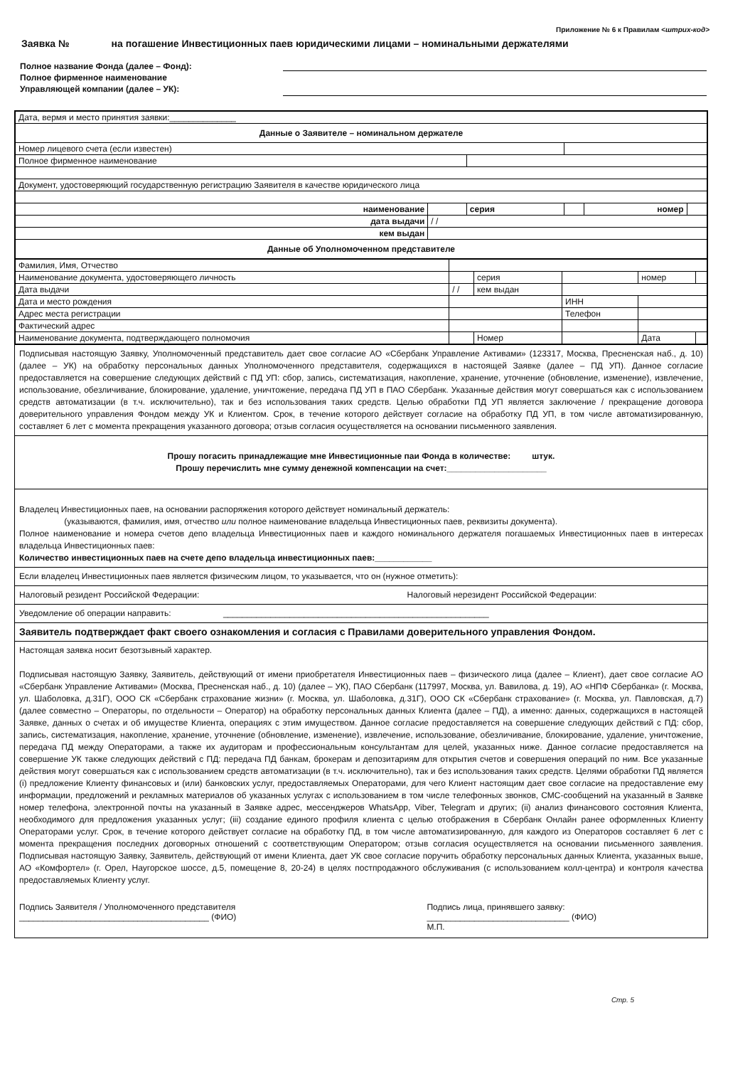Приложение № 6 к Правилам <штрих-код>
Заявка № на погашение Инвестиционных паев юридическими лицами – номинальными держателями
Полное название Фонда (далее – Фонд):
Полное фирменное наименование
Управляющей компании (далее – УК):
| Дата, вермя и место принятия заявки:______________ | | | | | |
| Данные о Заявителе – номинальном держателе | | | | | |
| Номер лицевого счета (если известен) | | | | | |
| Полное фирменное наименование | | | | | |
| Документ, удостоверяющий государственную регистрацию Заявителя в качестве юридического лица | | | | | |
| наименование | | серия | | номер | |
| дата выдачи | / / | | | | |
| кем выдан | | | | | |
| Данные об Уполномоченном представителе | | | | | |
| Фамилия, Имя, Отчество | | | | | |
| Наименование документа, удостоверяющего личность | | серия | | номер | |
| Дата выдачи | / / | кем выдан | | | |
| Дата и место рождения | | | ИНН | | |
| Адрес места регистрации | | | Телефон | | |
| Фактический адрес | | | | | |
| Наименование документа, подтверждающего полномочия | | Номер | | Дата | |
Подписывая настоящую Заявку, Уполномоченный представитель дает свое согласие АО «Сбербанк Управление Активами» (123317, Москва, Пресненская наб., д. 10) (далее – УК) на обработку персональных данных Уполномоченного представителя, содержащихся в настоящей Заявке (далее – ПД УП). Данное согласие предоставляется на совершение следующих действий с ПД УП: сбор, запись, систематизация, накопление, хранение, уточнение (обновление, изменение), извлечение, использование, обезличивание, блокирование, удаление, уничтожение, передача ПД УП в ПАО Сбербанк. Указанные действия могут совершаться как с использованием средств автоматизации (в т.ч. исключительно), так и без использования таких средств. Целью обработки ПД УП является заключение / прекращение договора доверительного управления Фондом между УК и Клиентом. Срок, в течение которого действует согласие на обработку ПД УП, в том числе автоматизированную, составляет 6 лет с момента прекращения указанного договора; отзыв согласия осуществляется на основании письменного заявления.
Прошу погасить принадлежащие мне Инвестиционные паи Фонда в количестве: штук.
Прошу перечислить мне сумму денежной компенсации на счет:_____________________
Владелец Инвестиционных паев, на основании распоряжения которого действует номинальный держатель:
(указываются, фамилия, имя, отчество или полное наименование владельца Инвестиционных паев, реквизиты документа).
Полное наименование и номера счетов депо владельца Инвестиционных паев и каждого номинального держателя погашаемых Инвестиционных паев в интересах владельца Инвестиционных паев:
Количество инвестиционных паев на счете депо владельца инвестиционных паев:____________
Если владелец Инвестиционных паев является физическим лицом, то указывается, что он (нужное отметить):
Налоговый резидент Российской Федерации: Налоговый нерезидент Российской Федерации:
Уведомление об операции направить: ________________________________________________________
Заявитель подтверждает факт своего ознакомления и согласия с Правилами доверительного управления Фондом.
Настоящая заявка носит безотзывный характер.
Подписывая настоящую Заявку, Заявитель, действующий от имени приобретателя Инвестиционных паев – физического лица (далее – Клиент), дает свое согласие АО «Сбербанк Управление Активами» (Москва, Пресненская наб., д. 10) (далее – УК), ПАО Сбербанк (117997, Москва, ул. Вавилова, д. 19), АО «НПФ Сбербанка» (г. Москва, ул. Шаболовка, д.31Г), ООО СК «Сбербанк страхование жизни» (г. Москва, ул. Шаболовка, д.31Г), ООО СК «Сбербанк страхование» (г. Москва, ул. Павловская, д.7) (далее совместно – Операторы, по отдельности – Оператор) на обработку персональных данных Клиента (далее – ПД), а именно: данных, содержащихся в настоящей Заявке, данных о счетах и об имуществе Клиента, операциях с этим имуществом. Данное согласие предоставляется на совершение следующих действий с ПД: сбор, запись, систематизация, накопление, хранение, уточнение (обновление, изменение), извлечение, использование, обезличивание, блокирование, удаление, уничтожение, передача ПД между Операторами, а также их аудиторам и профессиональным консультантам для целей, указанных ниже. Данное согласие предоставляется на совершение УК также следующих действий с ПД: передача ПД банкам, брокерам и депозитариям для открытия счетов и совершения операций по ним. Все указанные действия могут совершаться как с использованием средств автоматизации (в т.ч. исключительно), так и без использования таких средств. Целями обработки ПД является (i) предложение Клиенту финансовых и (или) банковских услуг, предоставляемых Операторами, для чего Клиент настоящим дает свое согласие на предоставление ему информации, предложений и рекламных материалов об указанных услугах с использованием в том числе телефонных звонков, СМС-сообщений на указанный в Заявке номер телефона, электронной почты на указанный в Заявке адрес, мессенджеров WhatsApp, Viber, Telegram и других; (ii) анализ финансового состояния Клиента, необходимого для предложения указанных услуг; (iii) создание единого профиля клиента с целью отображения в Сбербанк Онлайн ранее оформленных Клиенту Операторами услуг. Срок, в течение которого действует согласие на обработку ПД, в том числе автоматизированную, для каждого из Операторов составляет 6 лет с момента прекращения последних договорных отношений с соответствующим Оператором; отзыв согласия осуществляется на основании письменного заявления. Подписывая настоящую Заявку, Заявитель, действующий от имени Клиента, дает УК свое согласие поручить обработку персональных данных Клиента, указанных выше, АО «Комфортел» (г. Орел, Наугорское шоссе, д.5, помещение 8, 20-24) в целях постпродажного обслуживания (с использованием колл-центра) и контроля качества предоставляемых Клиенту услуг.
Подпись Заявителя / Уполномоченного представителя
________________________________________ (ФИО)
Подпись лица, принявшего заявку:
______________________________ (ФИО)
М.П.
Стр. 5